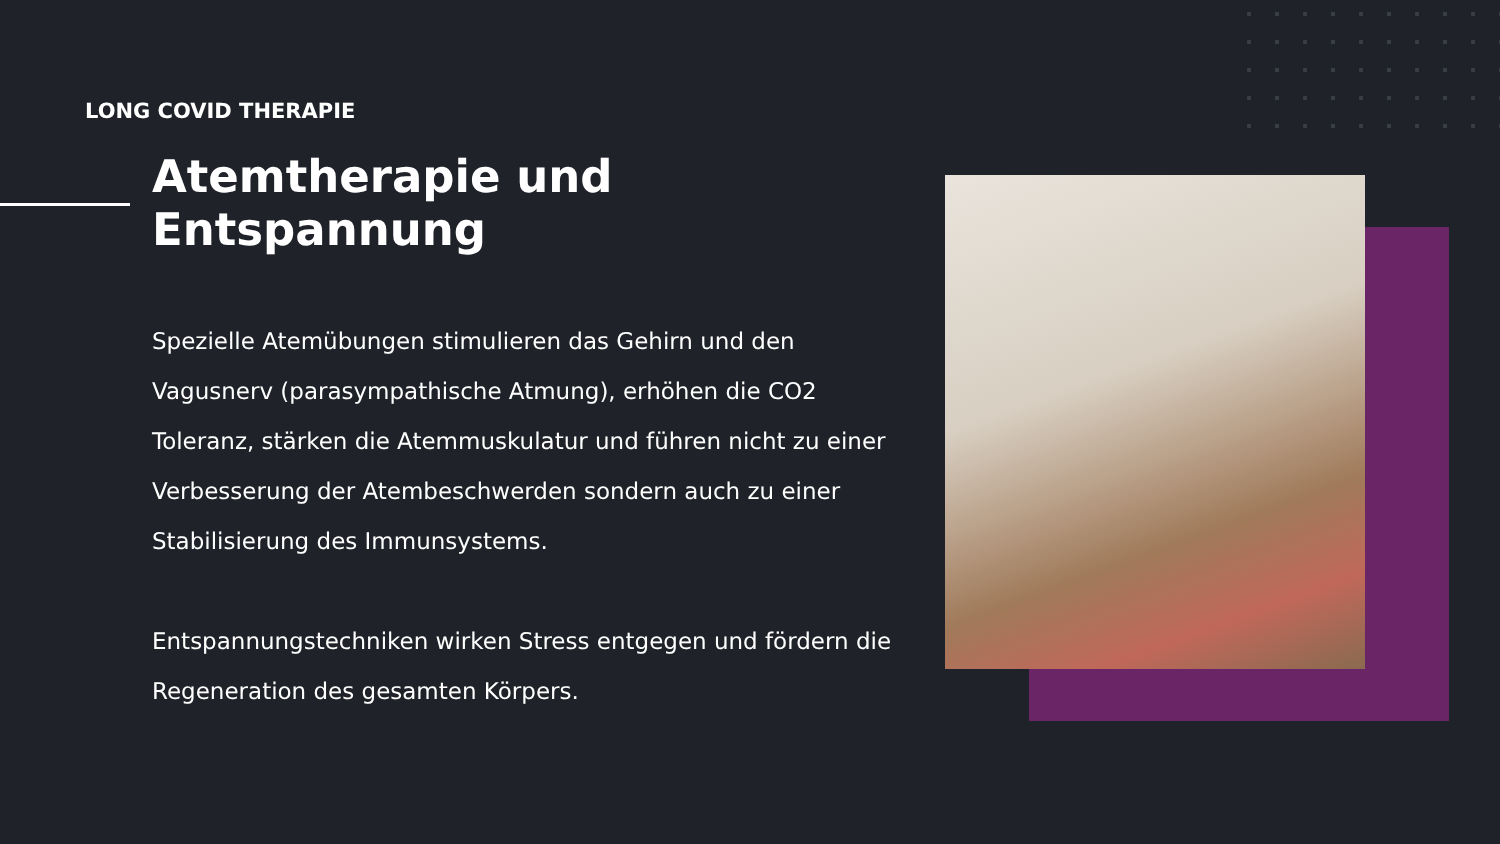LONG COVID THERAPIE
Atemtherapie und Entspannung
Spezielle Atemübungen stimulieren das Gehirn und den Vagusnerv (parasympathische Atmung), erhöhen die CO2 Toleranz, stärken die Atemmuskulatur und führen nicht zu einer Verbesserung der Atembeschwerden sondern auch zu einer Stabilisierung des Immunsystems.
Entspannungstechniken wirken Stress entgegen und fördern die Regeneration des gesamten Körpers.